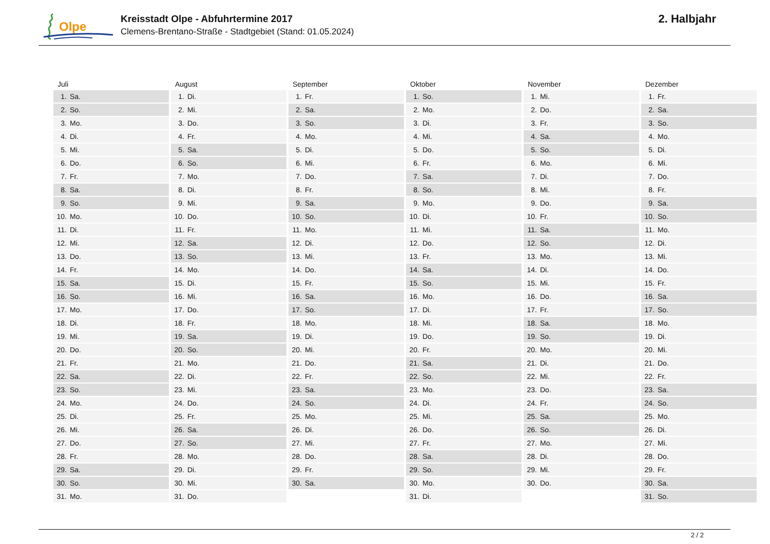Olpe
Kreisstadt Olpe - Abfuhrtermine 2017
Clemens-Brentano-Straße - Stadtgebiet (Stand: 01.05.2024)
2. Halbjahr
| Juli | August | September | Oktober | November | Dezember |
| --- | --- | --- | --- | --- | --- |
| 1. Sa. | 1. Di. | 1. Fr. | 1. So. | 1. Mi. | 1. Fr. |
| 2. So. | 2. Mi. | 2. Sa. | 2. Mo. | 2. Do. | 2. Sa. |
| 3. Mo. | 3. Do. | 3. So. | 3. Di. | 3. Fr. | 3. So. |
| 4. Di. | 4. Fr. | 4. Mo. | 4. Mi. | 4. Sa. | 4. Mo. |
| 5. Mi. | 5. Sa. | 5. Di. | 5. Do. | 5. So. | 5. Di. |
| 6. Do. | 6. So. | 6. Mi. | 6. Fr. | 6. Mo. | 6. Mi. |
| 7. Fr. | 7. Mo. | 7. Do. | 7. Sa. | 7. Di. | 7. Do. |
| 8. Sa. | 8. Di. | 8. Fr. | 8. So. | 8. Mi. | 8. Fr. |
| 9. So. | 9. Mi. | 9. Sa. | 9. Mo. | 9. Do. | 9. Sa. |
| 10. Mo. | 10. Do. | 10. So. | 10. Di. | 10. Fr. | 10. So. |
| 11. Di. | 11. Fr. | 11. Mo. | 11. Mi. | 11. Sa. | 11. Mo. |
| 12. Mi. | 12. Sa. | 12. Di. | 12. Do. | 12. So. | 12. Di. |
| 13. Do. | 13. So. | 13. Mi. | 13. Fr. | 13. Mo. | 13. Mi. |
| 14. Fr. | 14. Mo. | 14. Do. | 14. Sa. | 14. Di. | 14. Do. |
| 15. Sa. | 15. Di. | 15. Fr. | 15. So. | 15. Mi. | 15. Fr. |
| 16. So. | 16. Mi. | 16. Sa. | 16. Mo. | 16. Do. | 16. Sa. |
| 17. Mo. | 17. Do. | 17. So. | 17. Di. | 17. Fr. | 17. So. |
| 18. Di. | 18. Fr. | 18. Mo. | 18. Mi. | 18. Sa. | 18. Mo. |
| 19. Mi. | 19. Sa. | 19. Di. | 19. Do. | 19. So. | 19. Di. |
| 20. Do. | 20. So. | 20. Mi. | 20. Fr. | 20. Mo. | 20. Mi. |
| 21. Fr. | 21. Mo. | 21. Do. | 21. Sa. | 21. Di. | 21. Do. |
| 22. Sa. | 22. Di. | 22. Fr. | 22. So. | 22. Mi. | 22. Fr. |
| 23. So. | 23. Mi. | 23. Sa. | 23. Mo. | 23. Do. | 23. Sa. |
| 24. Mo. | 24. Do. | 24. So. | 24. Di. | 24. Fr. | 24. So. |
| 25. Di. | 25. Fr. | 25. Mo. | 25. Mi. | 25. Sa. | 25. Mo. |
| 26. Mi. | 26. Sa. | 26. Di. | 26. Do. | 26. So. | 26. Di. |
| 27. Do. | 27. So. | 27. Mi. | 27. Fr. | 27. Mo. | 27. Mi. |
| 28. Fr. | 28. Mo. | 28. Do. | 28. Sa. | 28. Di. | 28. Do. |
| 29. Sa. | 29. Di. | 29. Fr. | 29. So. | 29. Mi. | 29. Fr. |
| 30. So. | 30. Mi. | 30. Sa. | 30. Mo. | 30. Do. | 30. Sa. |
| 31. Mo. | 31. Do. | | 31. Di. | | 31. So. |
2 / 2